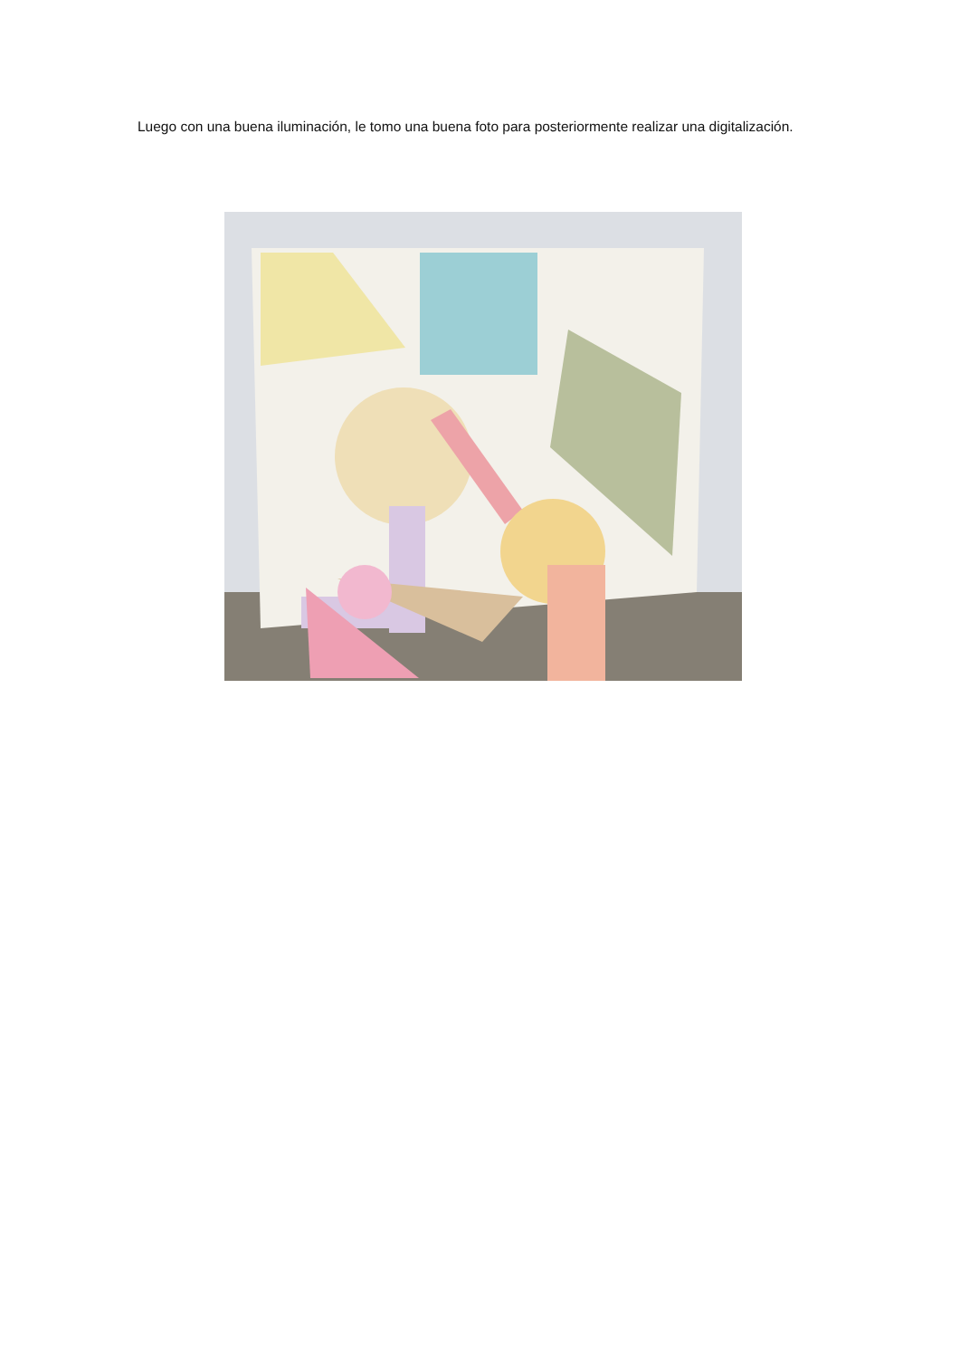Luego con una buena iluminación, le tomo una buena foto para posteriormente realizar una digitalización.